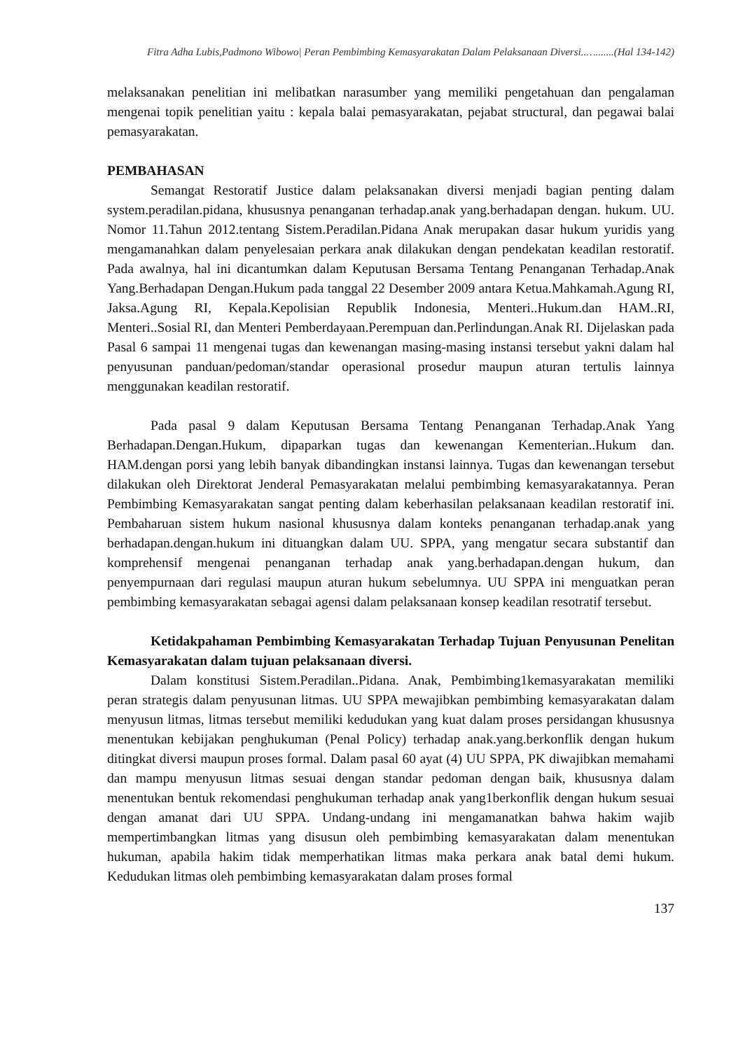Fitra Adha Lubis,Padmono Wibowo| Peran Pembimbing Kemasyarakatan Dalam Pelaksanaan Diversi..….......(Hal 134-142)
melaksanakan penelitian ini melibatkan narasumber yang memiliki pengetahuan dan pengalaman mengenai topik penelitian yaitu : kepala balai pemasyarakatan, pejabat structural, dan pegawai balai pemasyarakatan.
PEMBAHASAN
Semangat Restoratif Justice dalam pelaksanakan diversi menjadi bagian penting dalam system.peradilan.pidana, khususnya penanganan terhadap.anak yang.berhadapan dengan. hukum. UU. Nomor 11.Tahun 2012.tentang Sistem.Peradilan.Pidana Anak merupakan dasar hukum yuridis yang mengamanahkan dalam penyelesaian perkara anak dilakukan dengan pendekatan keadilan restoratif. Pada awalnya, hal ini dicantumkan dalam Keputusan Bersama Tentang Penanganan Terhadap.Anak Yang.Berhadapan Dengan.Hukum pada tanggal 22 Desember 2009 antara Ketua.Mahkamah.Agung RI, Jaksa.Agung RI, Kepala.Kepolisian Republik Indonesia, Menteri..Hukum.dan HAM..RI, Menteri..Sosial RI, dan Menteri Pemberdayaan.Perempuan dan.Perlindungan.Anak RI. Dijelaskan pada Pasal 6 sampai 11 mengenai tugas dan kewenangan masing-masing instansi tersebut yakni dalam hal penyusunan panduan/pedoman/standar operasional prosedur maupun aturan tertulis lainnya menggunakan keadilan restoratif.
Pada pasal 9 dalam Keputusan Bersama Tentang Penanganan Terhadap.Anak Yang Berhadapan.Dengan.Hukum, dipaparkan tugas dan kewenangan Kementerian..Hukum dan. HAM.dengan porsi yang lebih banyak dibandingkan instansi lainnya. Tugas dan kewenangan tersebut dilakukan oleh Direktorat Jenderal Pemasyarakatan melalui pembimbing kemasyarakatannya. Peran Pembimbing Kemasyarakatan sangat penting dalam keberhasilan pelaksanaan keadilan restoratif ini. Pembaharuan sistem hukum nasional khususnya dalam konteks penanganan terhadap.anak yang berhadapan.dengan.hukum ini dituangkan dalam UU. SPPA, yang mengatur secara substantif dan komprehensif mengenai penanganan terhadap anak yang.berhadapan.dengan hukum, dan penyempurnaan dari regulasi maupun aturan hukum sebelumnya. UU SPPA ini menguatkan peran pembimbing kemasyarakatan sebagai agensi dalam pelaksanaan konsep keadilan resotratif tersebut.
Ketidakpahaman Pembimbing Kemasyarakatan Terhadap Tujuan Penyusunan Penelitan Kemasyarakatan dalam tujuan pelaksanaan diversi.
Dalam konstitusi Sistem.Peradilan..Pidana. Anak, Pembimbing1kemasyarakatan memiliki peran strategis dalam penyusunan litmas. UU SPPA mewajibkan pembimbing kemasyarakatan dalam menyusun litmas, litmas tersebut memiliki kedudukan yang kuat dalam proses persidangan khususnya menentukan kebijakan penghukuman (Penal Policy) terhadap anak.yang.berkonflik dengan hukum ditingkat diversi maupun proses formal. Dalam pasal 60 ayat (4) UU SPPA, PK diwajibkan memahami dan mampu menyusun litmas sesuai dengan standar pedoman dengan baik, khususnya dalam menentukan bentuk rekomendasi penghukuman terhadap anak yang1berkonflik dengan hukum sesuai dengan amanat dari UU SPPA. Undang-undang ini mengamanatkan bahwa hakim wajib mempertimbangkan litmas yang disusun oleh pembimbing kemasyarakatan dalam menentukan hukuman, apabila hakim tidak memperhatikan litmas maka perkara anak batal demi hukum. Kedudukan litmas oleh pembimbing kemasyarakatan dalam proses formal
137